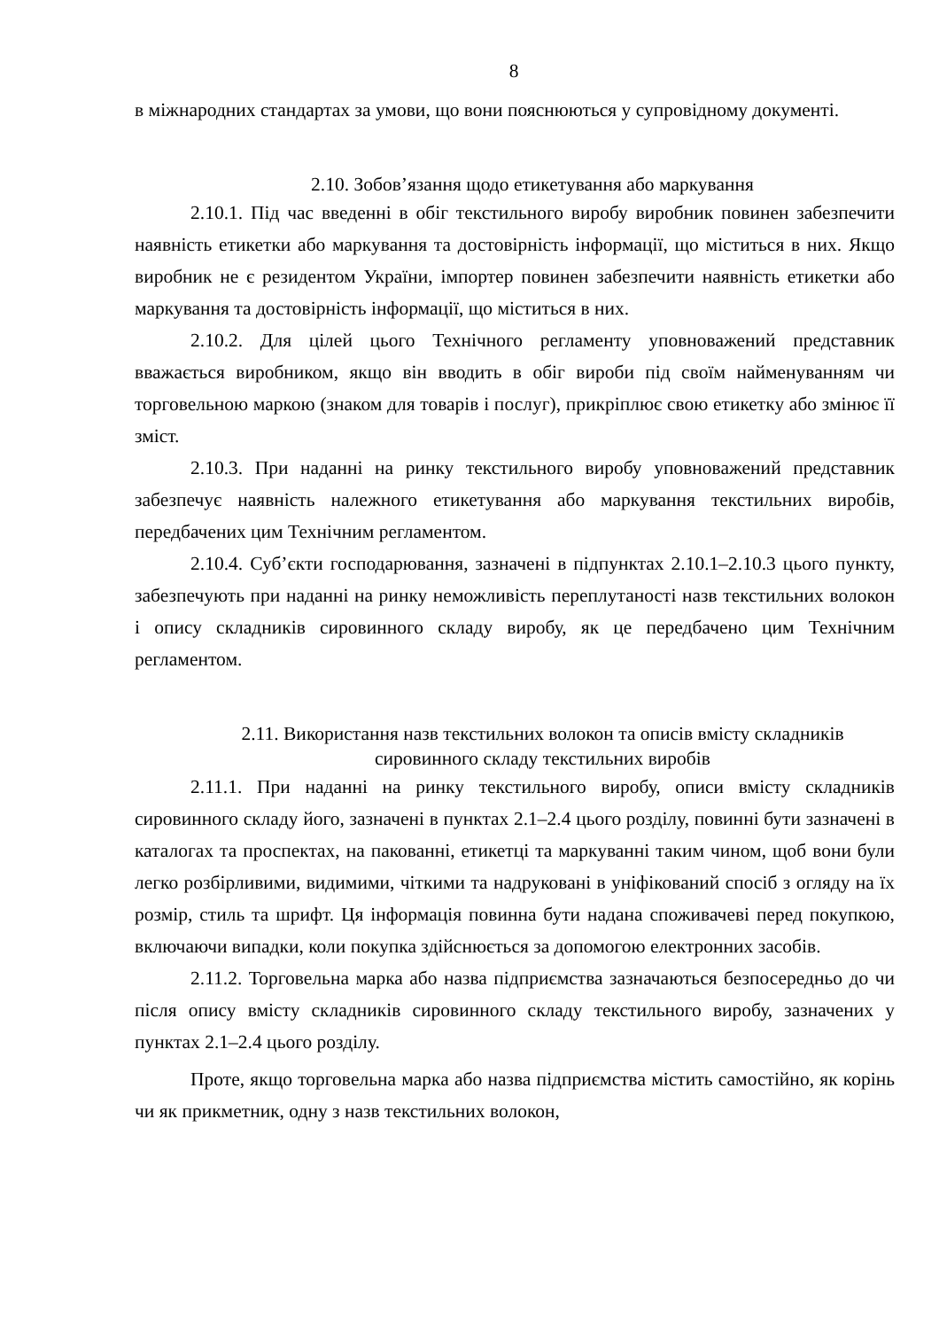8
в міжнародних стандартах за умови, що вони пояснюються у супровідному документі.
2.10. Зобов’язання щодо етикетування або маркування
2.10.1. Під час введенні в обіг текстильного виробу виробник повинен забезпечити наявність етикетки або маркування та достовірність інформації, що міститься в них. Якщо виробник не є резидентом України, імпортер повинен забезпечити наявність етикетки або маркування та достовірність інформації, що міститься в них.
2.10.2. Для цілей цього Технічного регламенту уповноважений представник вважається виробником, якщо він вводить в обіг вироби під своїм найменуванням чи торговельною маркою (знаком для товарів і послуг), прикріплює свою етикетку або змінює її зміст.
2.10.3. При наданні на ринку текстильного виробу уповноважений представник забезпечує наявність належного етикетування або маркування текстильних виробів, передбачених цим Технічним регламентом.
2.10.4. Суб’єкти господарювання, зазначені в підпунктах 2.10.1–2.10.3 цього пункту, забезпечують при наданні на ринку неможливість переплутаності назв текстильних волокон і опису складників сировинного складу виробу, як це передбачено цим Технічним регламентом.
2.11. Використання назв текстильних волокон та описів вмісту складників
сировинного складу текстильних виробів
2.11.1. При наданні на ринку текстильного виробу, описи вмісту складників сировинного складу його, зазначені в пунктах 2.1–2.4 цього розділу, повинні бути зазначені в каталогах та проспектах, на пакованні, етикетці та маркуванні таким чином, щоб вони були легко розбірливими, видимими, чіткими та надруковані в уніфікований спосіб з огляду на їх розмір, стиль та шрифт. Ця інформація повинна бути надана споживачеві перед покупкою, включаючи випадки, коли покупка здійснюється за допомогою електронних засобів.
2.11.2. Торговельна марка або назва підприємства зазначаються безпосередньо до чи після опису вмісту складників сировинного складу текстильного виробу, зазначених у пунктах 2.1–2.4 цього розділу.
Проте, якщо торговельна марка або назва підприємства містить самостійно, як корінь чи як прикметник, одну з назв текстильних волокон,